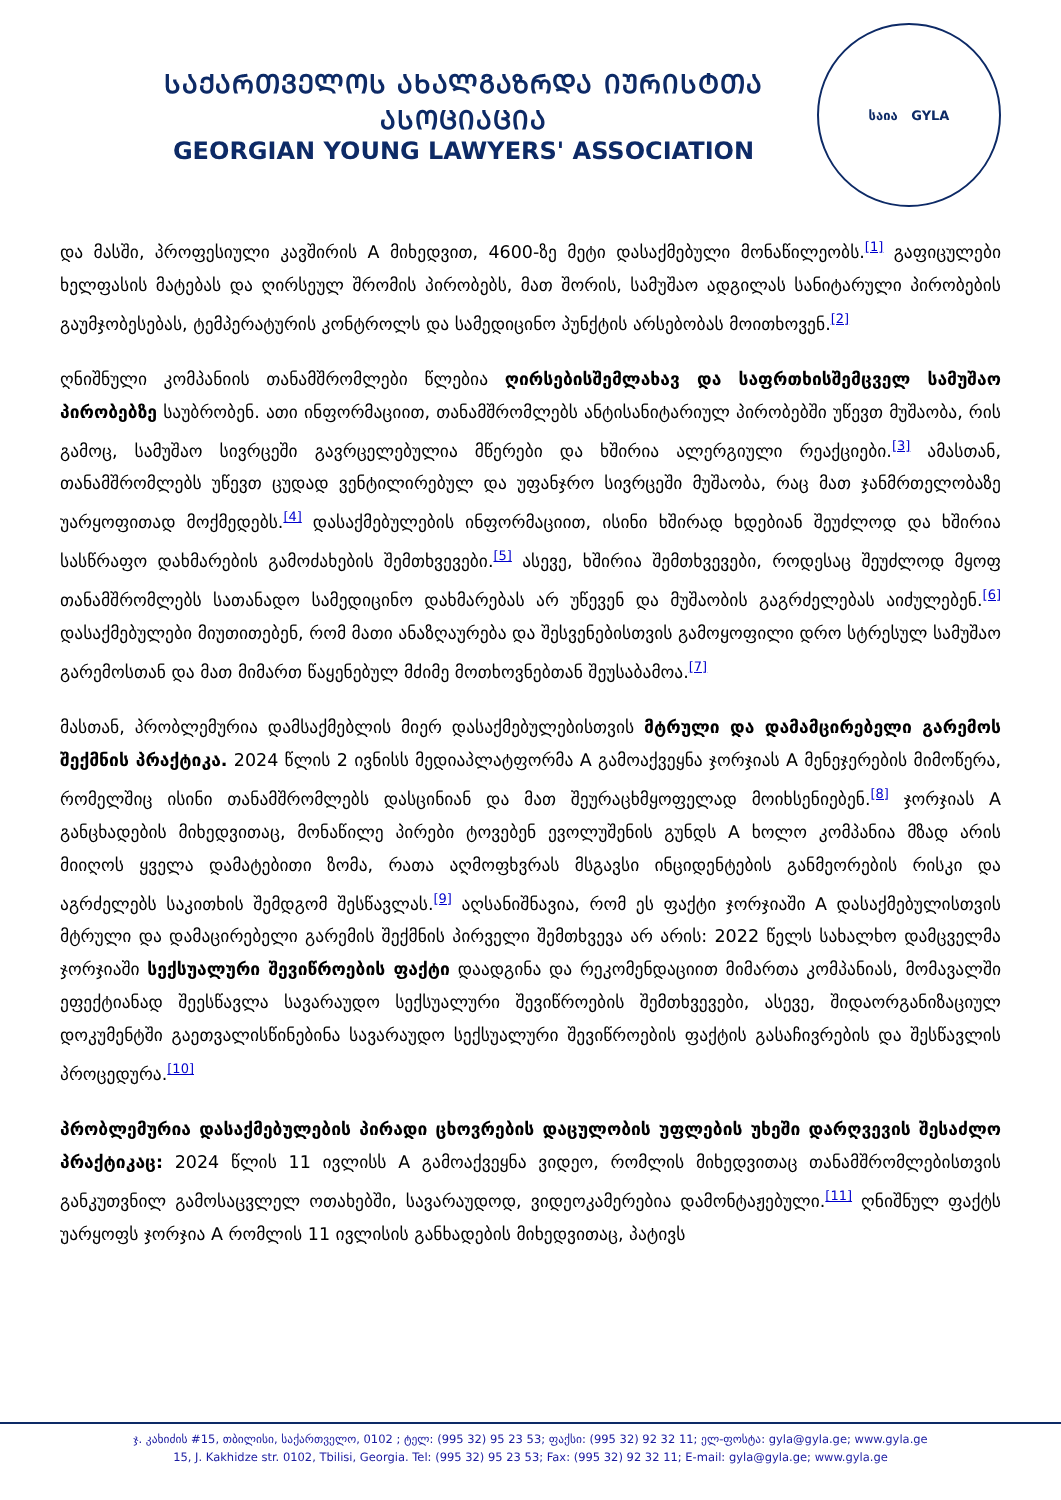ᲡᲐᲥᲐᲠᲗᲕᲔᲚᲝᲡ ᲐᲮᲐᲚᲒᲐᲖᲠᲓᲐ ᲘᲣᲠᲘᲡᲢᲗᲐ ᲐᲡᲝᲪᲘᲐᲪᲘᲐ
GEORGIAN YOUNG LAWYERS' ASSOCIATION
საია GYLA
და მასში, პროფესიული კავშირის A მიხედვით, 4600-ზე მეტი დასაქმებული მონაწილეობს.<sup>[1]</sup> გაფიცულები ხელფასის მატებას და ღირსეულ შრომის პირობებს, მათ შორის, სამუშაო ადგილას სანიტარული პირობების გაუმჯობესებას, ტემპერატურის კონტროლს და სამედიცინო პუნქტის არსებობას მოითხოვენ.<sup>[2]</sup>
ღნიშნული კომპანიის თანამშრომლები წლებია ღირსებისშემლახავ და საფრთხისშემცველ სამუშაო პირობებზე საუბრობენ. ათი ინფორმაციით, თანამშრომლებს ანტისანიტარიულ პირობებში უწევთ მუშაობა, რის გამოც, სამუშაო სივრცეში გავრცელებულია მწერები და ხშირია ალერგიული რეაქციები.<sup>[3]</sup> ამასთან, თანამშრომლებს უწევთ ცუდად ვენტილირებულ და უფანჯრო სივრცეში მუშაობა, რაც მათ ჯანმრთელობაზე უარყოფითად მოქმედებს.<sup>[4]</sup> დასაქმებულების ინფორმაციით, ისინი ხშირად ხდებიან შეუძლოდ და ხშირია სასწრაფო დახმარების გამოძახების შემთხვევები.<sup>[5]</sup> ასევე, ხშირია შემთხვევები, როდესაც შეუძლოდ მყოფ თანამშრომლებს სათანადო სამედიცინო დახმარებას არ უწევენ და მუშაობის გაგრძელებას აიძულებენ.<sup>[6]</sup> დასაქმებულები მიუთითებენ, რომ მათი ანაზღაურება და შესვენებისთვის გამოყოფილი დრო სტრესულ სამუშაო გარემოსთან და მათ მიმართ წაყენებულ მძიმე მოთხოვნებთან შეუსაბამოა.<sup>[7]</sup>
მასთან, პრობლემურია დამსაქმებლის მიერ დასაქმებულებისთვის მტრული და დამამცირებელი გარემოს შექმნის პრაქტიკა. 2024 წლის 2 ივნისს მედიაპლატფორმა A გამოაქვეყნა ჯორჯიას A მენეჯერების მიმოწერა, რომელშიც ისინი თანამშრომლებს დასცინიან და მათ შეურაცხმყოფელად მოიხსენიებენ.<sup>[8]</sup> ჯორჯიას A განცხადების მიხედვითაც, მონაწილე პირები ტოვებენ ევოლუშენის გუნდს A ხოლო კომპანია მზად არის მიიღოს ყველა დამატებითი ზომა, რათა აღმოფხვრას მსგავსი ინციდენტების განმეორების რისკი და აგრძელებს საკითხის შემდგომ შესწავლას.<sup>[9]</sup> აღსანიშნავია, რომ ეს ფაქტი ჯორჯიაში A დასაქმებულისთვის მტრული და დამაცირებელი გარემის შექმნის პირველი შემთხვევა არ არის: 2022 წელს სახალხო დამცველმა ჯორჯიაში სექსუალური შევიწროების ფაქტი დაადგინა და რეკომენდაციით მიმართა კომპანიას, მომავალში ეფექტიანად შეესწავლა სავარაუდო სექსუალური შევიწროების შემთხვევები, ასევე, შიდაორგანიზაციულ დოკუმენტში გაეთვალისწინებინა სავარაუდო სექსუალური შევიწროების ფაქტის გასაჩივრების და შესწავლის პროცედურა.<sup>[10]</sup>
პრობლემურია დასაქმებულების პირადი ცხოვრების დაცულობის უფლების უხეში დარღვევის შესაძლო პრაქტიკაც: 2024 წლის 11 ივლისს A გამოაქვეყნა ვიდეო, რომლის მიხედვითაც თანამშრომლებისთვის განკუთვნილ გამოსაცვლელ ოთახებში, სავარაუდოდ, ვიდეოკამერებია დამონტაჟებული.<sup>[11]</sup> ღნიშნულ ფაქტს უარყოფს ჯორჯია A რომლის 11 ივლისის განხადების მიხედვითაც, პატივს
ჯ. კახიძის #15, თბილისი, საქართველო, 0102 ; ტელ: (995 32) 95 23 53; ფაქსი: (995 32) 92 32 11; ელ-ფოსტა: gyla@gyla.ge; www.gyla.ge
15, J. Kakhidze str. 0102, Tbilisi, Georgia. Tel: (995 32) 95 23 53; Fax: (995 32) 92 32 11; E-mail: gyla@gyla.ge; www.gyla.ge